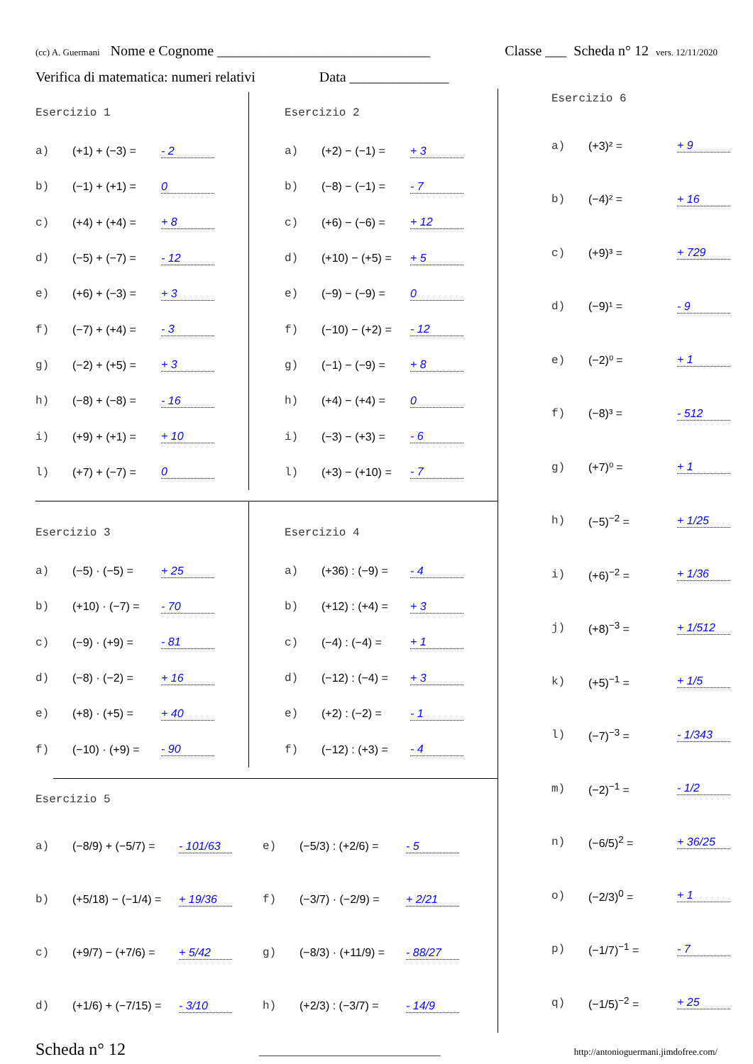(cc) A. Guermani Nome e Cognome ______________________________ Classe ___ Scheda n° 12 vers. 12/11/2020
Verifica di matematica: numeri relativi Data ______________
Esercizio 1
a) (+1) + (−3) = - 2
b) (−1) + (+1) = 0
c) (+4) + (+4) = + 8
d) (−5) + (−7) = - 12
e) (+6) + (−3) = + 3
f) (−7) + (+4) = - 3
g) (−2) + (+5) = + 3
h) (−8) + (−8) = - 16
i) (+9) + (+1) = + 10
l) (+7) + (−7) = 0
Esercizio 2
a) (+2) − (−1) = + 3
b) (−8) − (−1) = - 7
c) (+6) − (−6) = + 12
d) (+10) − (+5) = + 5
e) (−9) − (−9) = 0
f) (−10) − (+2) = - 12
g) (−1) − (−9) = + 8
h) (+4) − (+4) = 0
i) (−3) − (+3) = - 6
l) (+3) − (+10) = - 7
Esercizio 3
a) (−5) · (−5) = + 25
b) (+10) · (−7) = - 70
c) (−9) · (+9) = - 81
d) (−8) · (−2) = + 16
e) (+8) · (+5) = + 40
f) (−10) · (+9) = - 90
Esercizio 4
a) (+36) : (−9) = - 4
b) (+12) : (+4) = + 3
c) (−4) : (−4) = + 1
d) (−12) : (−4) = + 3
e) (+2) : (−2) = - 1
f) (−12) : (+3) = - 4
Esercizio 5
a) (−8/9) + (−5/7) = - 101/63
e) (−5/3) : (+2/6) = - 5
b) (+5/18) − (−1/4) = + 19/36
f) (−3/7) · (−2/9) = + 2/21
c) (+9/7) − (+7/6) = + 5/42
g) (−8/3) · (+11/9) = - 88/27
d) (+1/6) + (−7/15) = - 3/10
h) (+2/3) : (−3/7) = - 14/9
Esercizio 6
a) (+3)² = + 9
b) (−4)² = + 16
c) (+9)³ = + 729
d) (−9)¹ = - 9
e) (−2)⁰ = + 1
f) (−8)³ = - 512
g) (+7)⁰ = + 1
h) (−5)<sup>−2</sup> = + 1/25
i) (+6)<sup>−2</sup> = + 1/36
j) (+8)<sup>−3</sup> = + 1/512
k) (+5)<sup>−1</sup> = + 1/5
l) (−7)<sup>−3</sup> = - 1/343
m) (−2)<sup>−1</sup> = - 1/2
n) (−6/5)<sup>2</sup> = + 36/25
o) (−2/3)<sup>0</sup> = + 1
p) (−1/7)<sup>−1</sup> = - 7
q) (−1/5)<sup>−2</sup> = + 25
Scheda n° 12 ________________________________ http://antonioguermani.jimdofree.com/